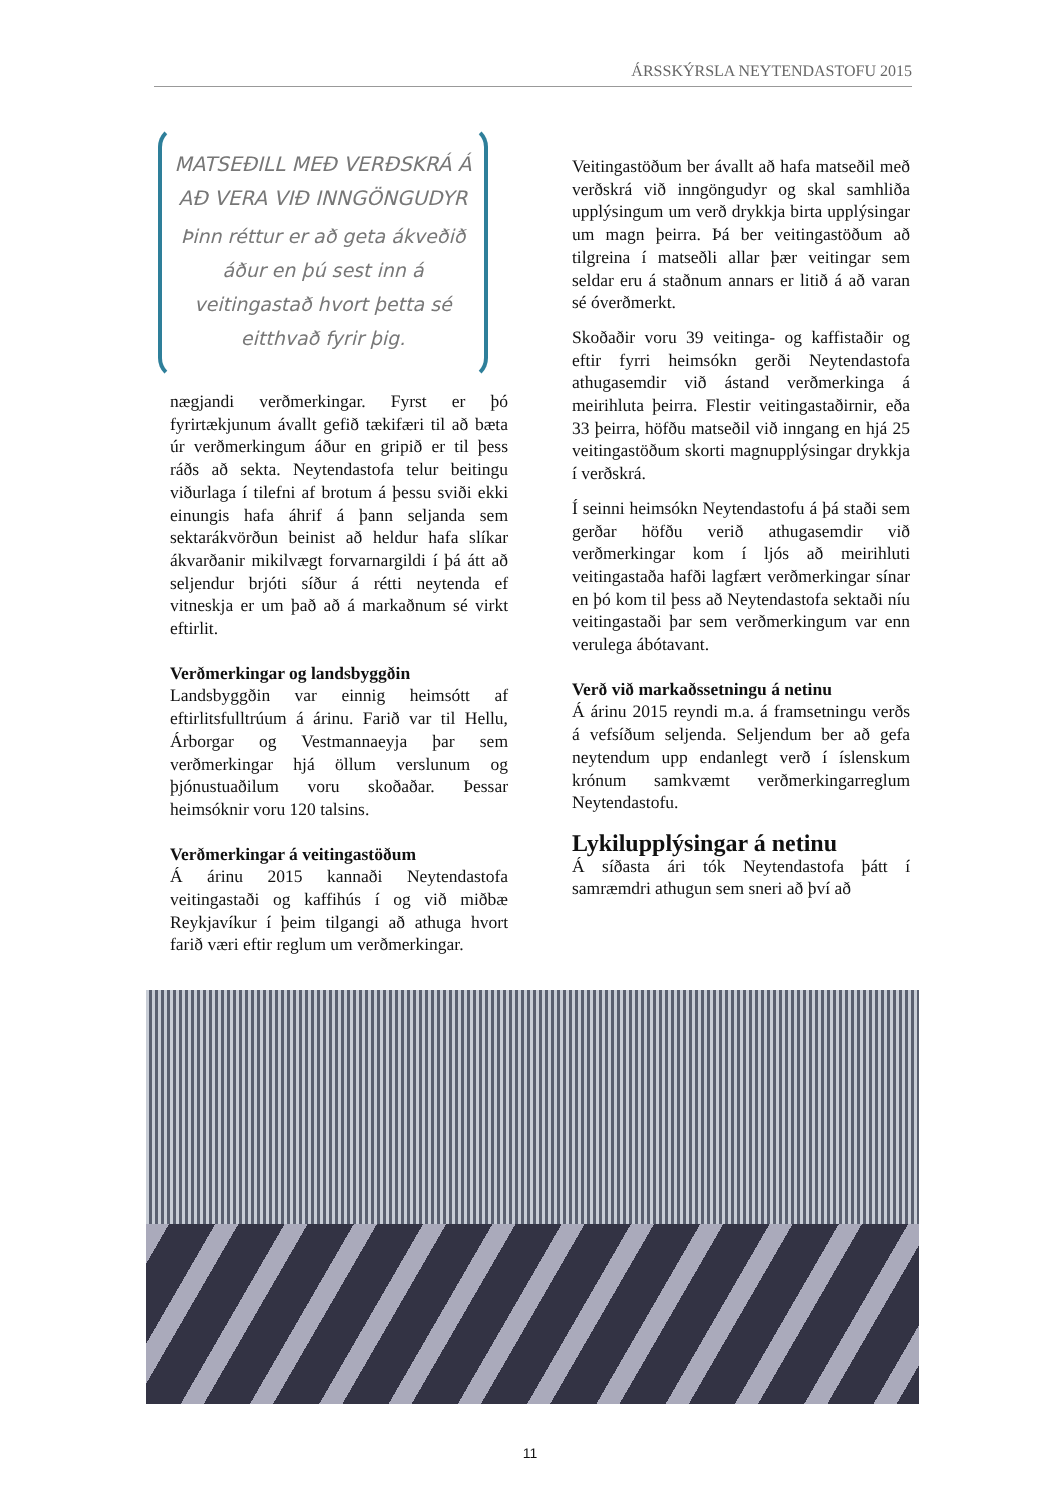ÁRSSKÝRSLA NEYTENDASTOFU 2015
MATSEÐILL MEÐ VERÐSKRÁ Á AÐ VERA VIÐ INNGÖNGUDYR
Þinn réttur er að geta ákveðið áður en þú sest inn á veitingastað hvort þetta sé eitthvað fyrir þig.
nægjandi verðmerkingar. Fyrst er þó fyrirtækjunum ávallt gefið tækifæri til að bæta úr verðmerkingum áður en gripið er til þess ráðs að sekta. Neytendastofa telur beitingu viðurlaga í tilefni af brotum á þessu sviði ekki einungis hafa áhrif á þann seljanda sem sektarákvörðun beinist að heldur hafa slíkar ákvarðanir mikilvægt forvarnargildi í þá átt að seljendur brjóti síður á rétti neytenda ef vitneskja er um það að á markaðnum sé virkt eftirlit.
Verðmerkingar og landsbyggðin
Landsbyggðin var einnig heimsótt af eftirlitsfulltrúum á árinu. Farið var til Hellu, Árborgar og Vestmannaeyja þar sem verðmerkingar hjá öllum verslunum og þjónustuaðilum voru skoðaðar. Þessar heimsóknir voru 120 talsins.
Verðmerkingar á veitingastöðum
Á árinu 2015 kannaði Neytendastofa veitingastaði og kaffihús í og við miðbæ Reykjavíkur í þeim tilgangi að athuga hvort farið væri eftir reglum um verðmerkingar.
Veitingastöðum ber ávallt að hafa matseðil með verðskrá við inngöngudyr og skal samhliða upplýsingum um verð drykkja birta upplýsingar um magn þeirra. Þá ber veitingastöðum að tilgreina í matseðli allar þær veitingar sem seldar eru á staðnum annars er litið á að varan sé óverðmerkt.
Skoðaðir voru 39 veitinga- og kaffistaðir og eftir fyrri heimsókn gerði Neytendastofa athugasemdir við ástand verðmerkinga á meirihluta þeirra. Flestir veitingastaðirnir, eða 33 þeirra, höfðu matseðil við inngang en hjá 25 veitingastöðum skorti magnupplýsingar drykkja í verðskrá.
Í seinni heimsókn Neytendastofu á þá staði sem gerðar höfðu verið athugasemdir við verðmerkingar kom í ljós að meirihluti veitingastaða hafði lagfært verðmerkingar sínar en þó kom til þess að Neytendastofa sektaði níu veitingastaði þar sem verðmerkingum var enn verulega ábótavant.
Verð við markaðssetningu á netinu
Á árinu 2015 reyndi m.a. á framsetningu verðs á vefsíðum seljenda. Seljendum ber að gefa neytendum upp endanlegt verð í íslenskum krónum samkvæmt verðmerkingarreglum Neytendastofu.
Lykilupplýsingar á netinu
Á síðasta ári tók Neytendastofa þátt í samræmdri athugun sem sneri að því að
11